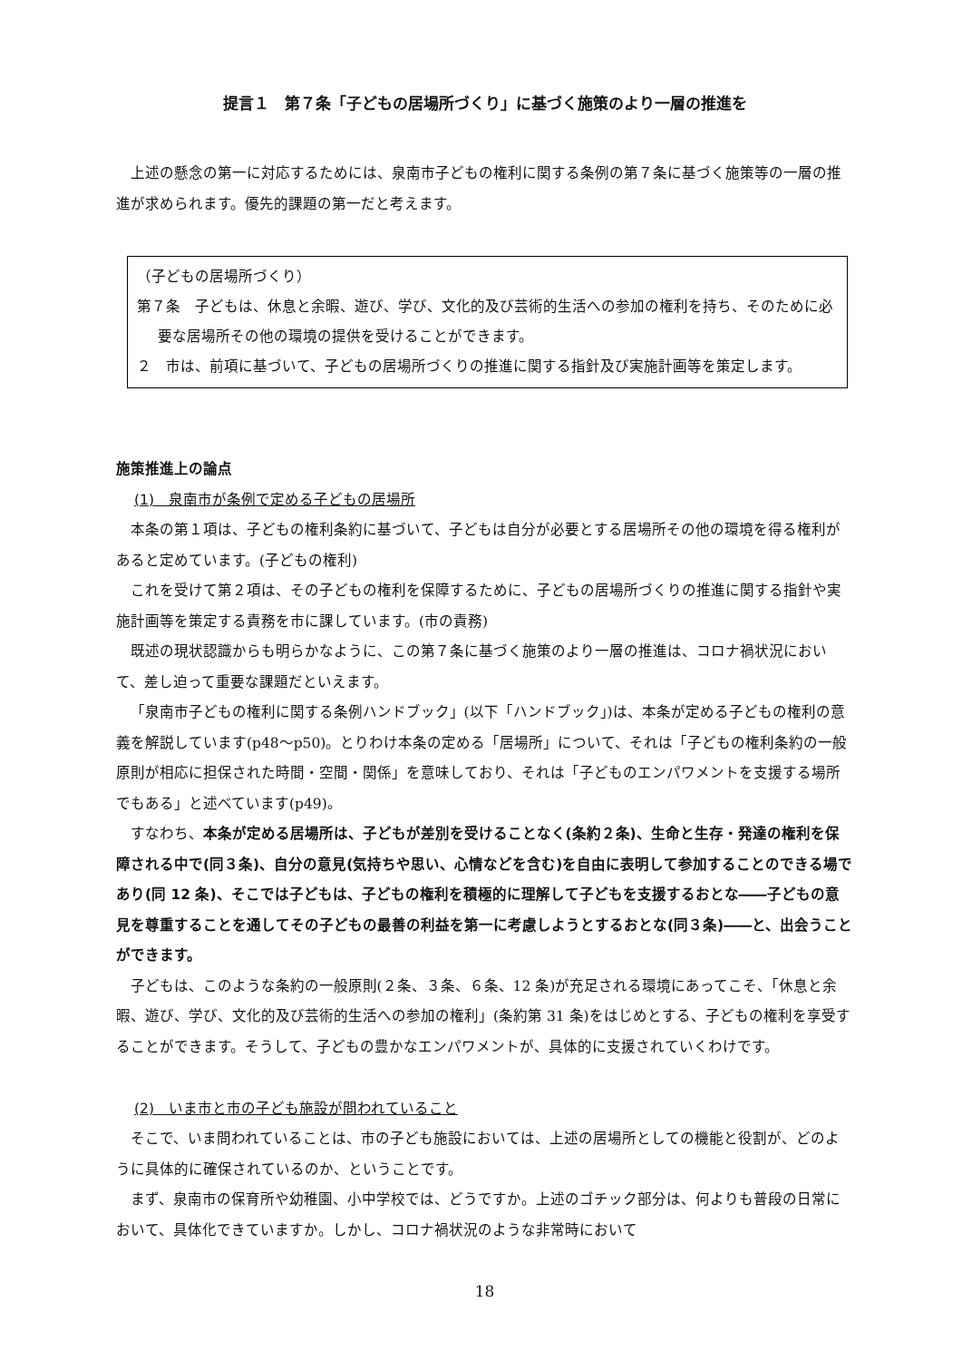提言１　第７条「子どもの居場所づくり」に基づく施策のより一層の推進を
上述の懸念の第一に対応するためには、泉南市子どもの権利に関する条例の第７条に基づく施策等の一層の推進が求められます。優先的課題の第一だと考えます。
（子どもの居場所づくり）
第７条　子どもは、休息と余暇、遊び、学び、文化的及び芸術的生活への参加の権利を持ち、そのために必要な居場所その他の環境の提供を受けることができます。
２　市は、前項に基づいて、子どもの居場所づくりの推進に関する指針及び実施計画等を策定します。
施策推進上の論点
(1)　泉南市が条例で定める子どもの居場所
本条の第１項は、子どもの権利条約に基づいて、子どもは自分が必要とする居場所その他の環境を得る権利があると定めています。(子どもの権利)
これを受けて第２項は、その子どもの権利を保障するために、子どもの居場所づくりの推進に関する指針や実施計画等を策定する責務を市に課しています。(市の責務)
既述の現状認識からも明らかなように、この第７条に基づく施策のより一層の推進は、コロナ禍状況において、差し迫って重要な課題だといえます。
「泉南市子どもの権利に関する条例ハンドブック」(以下「ハンドブック」)は、本条が定める子どもの権利の意義を解説しています(p48～p50)。とりわけ本条の定める「居場所」について、それは「子どもの権利条約の一般原則が相応に担保された時間・空間・関係」を意味しており、それは「子どものエンパワメントを支援する場所でもある」と述べています(p49)。
すなわち、本条が定める居場所は、子どもが差別を受けることなく(条約２条)、生命と生存・発達の権利を保障される中で(同３条)、自分の意見(気持ちや思い、心情などを含む)を自由に表明して参加することのできる場であり(同 12 条)、そこでは子どもは、子どもの権利を積極的に理解して子どもを支援するおとな――子どもの意見を尊重することを通してその子どもの最善の利益を第一に考慮しようとするおとな(同３条)――と、出会うことができます。
子どもは、このような条約の一般原則(２条、３条、６条、12 条)が充足される環境にあってこそ、「休息と余暇、遊び、学び、文化的及び芸術的生活への参加の権利」(条約第 31 条)をはじめとする、子どもの権利を享受することができます。そうして、子どもの豊かなエンパワメントが、具体的に支援されていくわけです。
(2)　いま市と市の子ども施設が問われていること
そこで、いま問われていることは、市の子ども施設においては、上述の居場所としての機能と役割が、どのように具体的に確保されているのか、ということです。
まず、泉南市の保育所や幼稚園、小中学校では、どうですか。上述のゴチック部分は、何よりも普段の日常において、具体化できていますか。しかし、コロナ禍状況のような非常時において
18